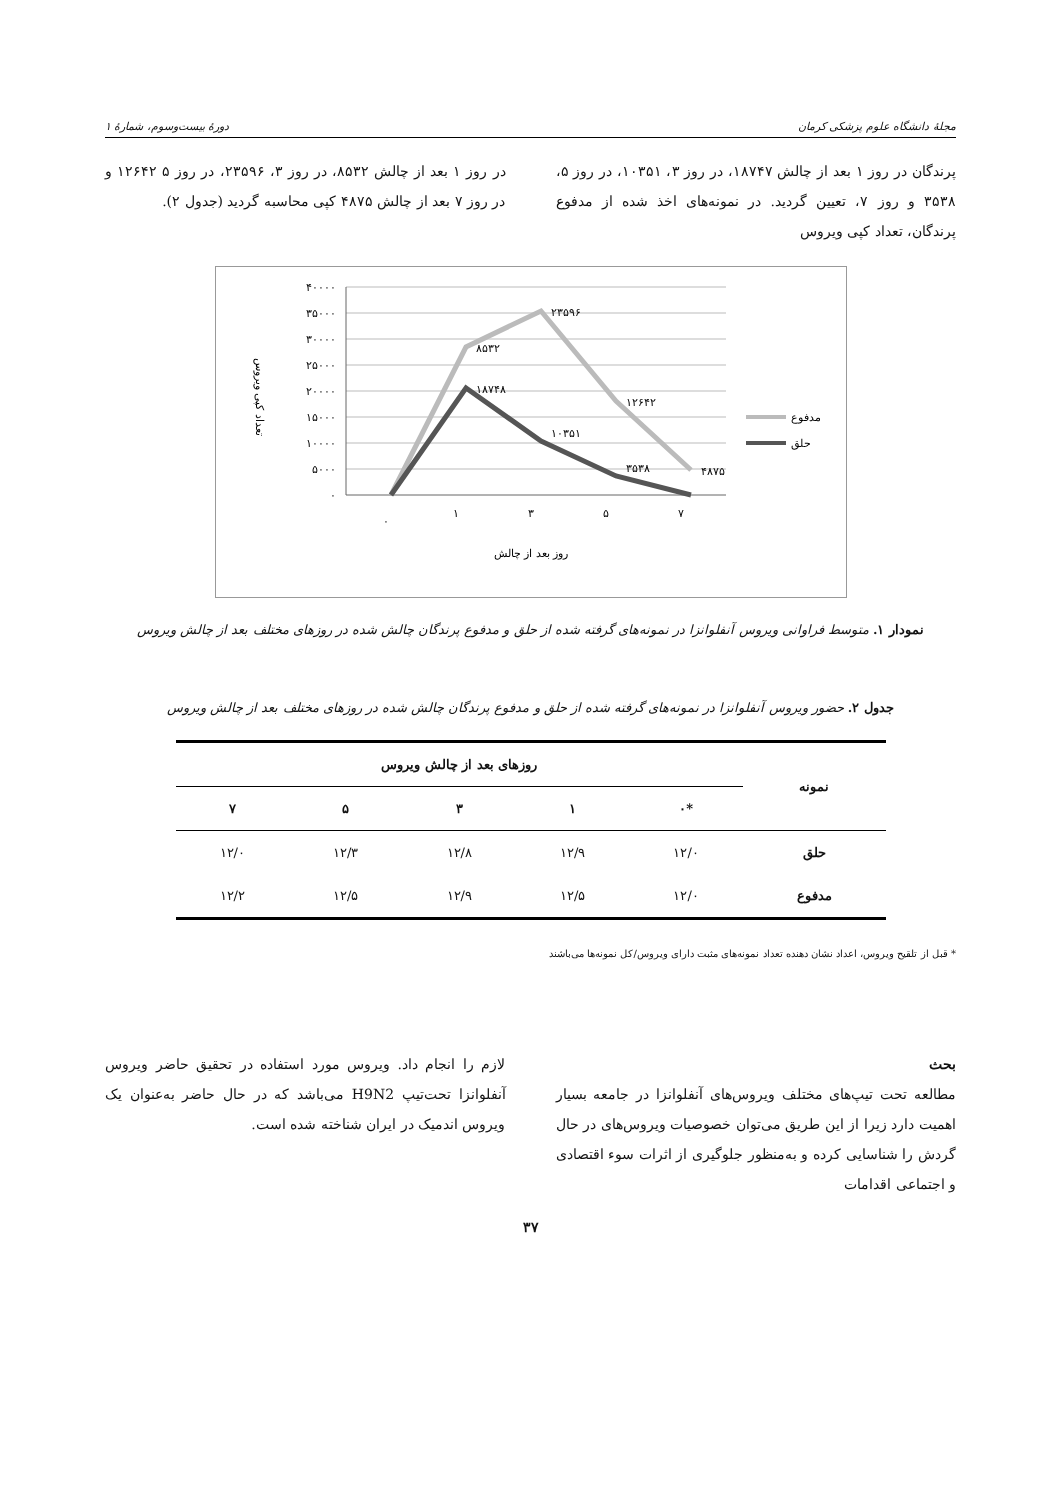مجلهٔ دانشگاه علوم پزشکی کرمان دورهٔ بیست‌وسوم، شمارهٔ ۱
پرندگان در روز ۱ بعد از چالش ۱۸۷۴۷، در روز ۳، ۱۰۳۵۱، در روز ۵، ۳۵۳۸ و روز ۷، تعیین گردید. در نمونه‌های اخذ شده از مدفوع پرندگان، تعداد کپی ویروس
در روز ۱ بعد از چالش ۸۵۳۲، در روز ۳، ۲۳۵۹۶، در روز ۵ ۱۲۶۴۲ و در روز ۷ بعد از چالش ۴۸۷۵ کپی محاسبه گردید (جدول ۲).
۴۰۰۰۰
۳۵۰۰۰
۳۰۰۰۰
۲۵۰۰۰
۲۰۰۰۰
۱۵۰۰۰
۱۰۰۰۰
۵۰۰۰
۰
۸۵۳۲
۲۳۵۹۶
۱۲۶۴۲
۴۸۷۵
۱۸۷۴۸
۱۰۳۵۱
۳۵۳۸
۰
۱
۳
۵
۷
روز بعد از چالش
تعداد کپی ویروس
مدفوع
حلق
نمودار ۱. متوسط فراوانی ویروس آنفلوانزا در نمونه‌های گرفته شده از حلق و مدفوع پرندگان چالش شده در روزهای مختلف بعد از چالش ویروس
جدول ۲. حضور ویروس آنفلوانزا در نمونه‌های گرفته شده از حلق و مدفوع پرندگان چالش شده در روزهای مختلف بعد از چالش ویروس
| نمونه | روزهای بعد از چالش ویروس | | | | |
| --- | --- | --- | --- | --- | --- |
| | *۰ | ۱ | ۳ | ۵ | ۷ |
| حلق | ۱۲/۰ | ۱۲/۹ | ۱۲/۸ | ۱۲/۳ | ۱۲/۰ |
| مدفوع | ۱۲/۰ | ۱۲/۵ | ۱۲/۹ | ۱۲/۵ | ۱۲/۲ |
* قبل از تلقیح ویروس، اعداد نشان دهنده تعداد نمونه‌های مثبت دارای ویروس/کل نمونه‌ها می‌باشند
بحث
مطالعه تحت تیپ‌های مختلف ویروس‌های آنفلوانزا در جامعه بسیار اهمیت دارد زیرا از این طریق می‌توان خصوصیات ویروس‌های در حال گردش را شناسایی کرده و به‌منظور جلوگیری از اثرات سوء اقتصادی و اجتماعی اقدامات
لازم را انجام داد. ویروس مورد استفاده در تحقیق حاضر ویروس آنفلوانزا تحت‌تیپ H9N2 می‌باشد که در حال حاضر به‌عنوان یک ویروس اندمیک در ایران شناخته شده است.
۳۷